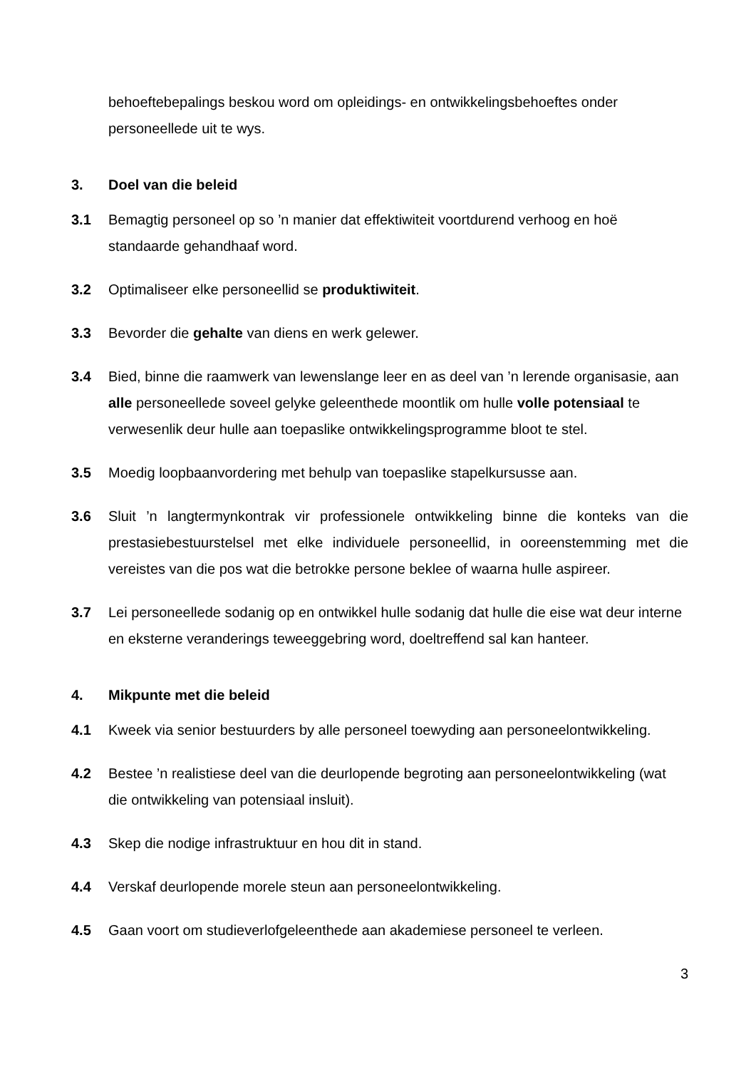behoeftebepalings beskou word om opleidings- en ontwikkelingsbehoeftes onder personeellede uit te wys.
3. Doel van die beleid
3.1 Bemagtig personeel op so ’n manier dat effektiwiteit voortdurend verhoog en hoë standaarde gehandhaaf word.
3.2 Optimaliseer elke personeellid se produktiwiteit.
3.3 Bevorder die gehalte van diens en werk gelewer.
3.4 Bied, binne die raamwerk van lewenslange leer en as deel van ’n lerende organisasie, aan alle personeellede soveel gelyke geleenthede moontlik om hulle volle potensiaal te verwesenlik deur hulle aan toepaslike ontwikkelingsprogramme bloot te stel.
3.5 Moedig loopbaanvordering met behulp van toepaslike stapelkursusse aan.
3.6 Sluit ’n langtermynkontrak vir professionele ontwikkeling binne die konteks van die prestasiebestuurstelsel met elke individuele personeellid, in ooreenstemming met die vereistes van die pos wat die betrokke persone beklee of waarna hulle aspireer.
3.7 Lei personeellede sodanig op en ontwikkel hulle sodanig dat hulle die eise wat deur interne en eksterne veranderings teweeggebring word, doeltreffend sal kan hanteer.
4. Mikpunte met die beleid
4.1 Kweek via senior bestuurders by alle personeel toewyding aan personeelontwikkeling.
4.2 Bestee ’n realistiese deel van die deurlopende begroting aan personeelontwikkeling (wat die ontwikkeling van potensiaal insluit).
4.3 Skep die nodige infrastruktuur en hou dit in stand.
4.4 Verskaf deurlopende morele steun aan personeelontwikkeling.
4.5 Gaan voort om studieverlofgeleenthede aan akademiese personeel te verleen.
3